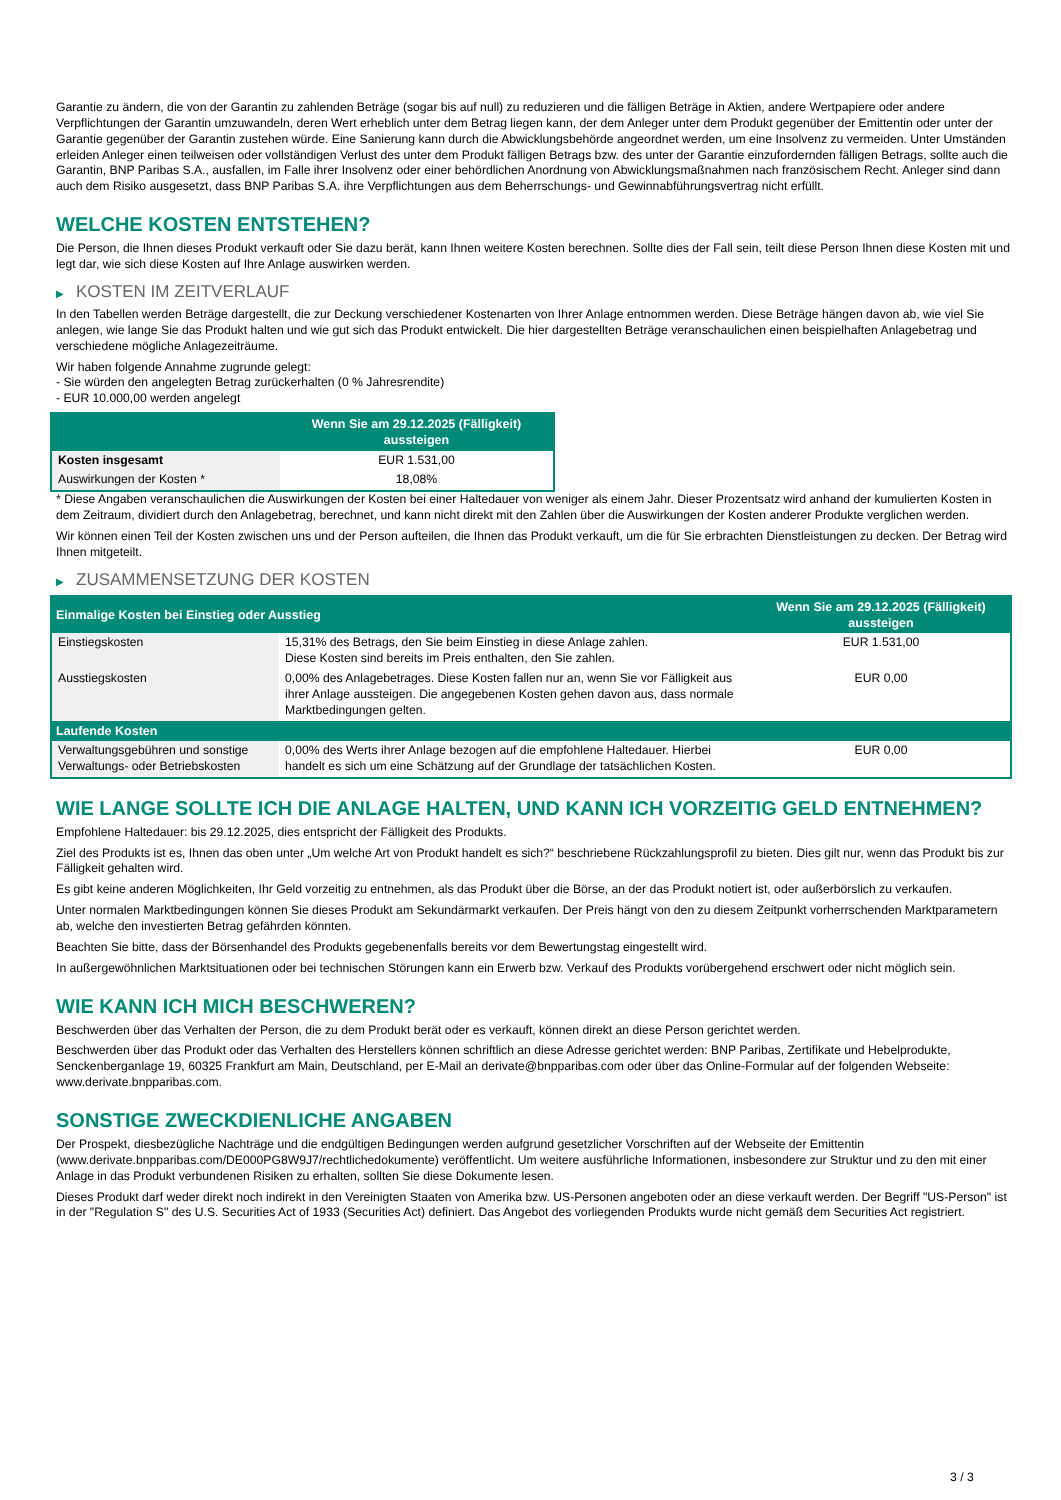Garantie zu ändern, die von der Garantin zu zahlenden Beträge (sogar bis auf null) zu reduzieren und die fälligen Beträge in Aktien, andere Wertpapiere oder andere Verpflichtungen der Garantin umzuwandeln, deren Wert erheblich unter dem Betrag liegen kann, der dem Anleger unter dem Produkt gegenüber der Emittentin oder unter der Garantie gegenüber der Garantin zustehen würde. Eine Sanierung kann durch die Abwicklungsbehörde angeordnet werden, um eine Insolvenz zu vermeiden. Unter Umständen erleiden Anleger einen teilweisen oder vollständigen Verlust des unter dem Produkt fälligen Betrags bzw. des unter der Garantie einzufordernden fälligen Betrags, sollte auch die Garantin, BNP Paribas S.A., ausfallen, im Falle ihrer Insolvenz oder einer behördlichen Anordnung von Abwicklungsmaßnahmen nach französischem Recht. Anleger sind dann auch dem Risiko ausgesetzt, dass BNP Paribas S.A. ihre Verpflichtungen aus dem Beherrschungs- und Gewinnabführungsvertrag nicht erfüllt.
WELCHE KOSTEN ENTSTEHEN?
Die Person, die Ihnen dieses Produkt verkauft oder Sie dazu berät, kann Ihnen weitere Kosten berechnen. Sollte dies der Fall sein, teilt diese Person Ihnen diese Kosten mit und legt dar, wie sich diese Kosten auf Ihre Anlage auswirken werden.
▶ KOSTEN IM ZEITVERLAUF
In den Tabellen werden Beträge dargestellt, die zur Deckung verschiedener Kostenarten von Ihrer Anlage entnommen werden. Diese Beträge hängen davon ab, wie viel Sie anlegen, wie lange Sie das Produkt halten und wie gut sich das Produkt entwickelt. Die hier dargestellten Beträge veranschaulichen einen beispielhaften Anlagebetrag und verschiedene mögliche Anlagezeiträume.
Wir haben folgende Annahme zugrunde gelegt:
- Sie würden den angelegten Betrag zurückerhalten (0 % Jahresrendite)
- EUR 10.000,00 werden angelegt
| | Wenn Sie am 29.12.2025 (Fälligkeit) aussteigen |
| --- | --- |
| Kosten insgesamt | EUR 1.531,00 |
| Auswirkungen der Kosten * | 18,08% |
* Diese Angaben veranschaulichen die Auswirkungen der Kosten bei einer Haltedauer von weniger als einem Jahr. Dieser Prozentsatz wird anhand der kumulierten Kosten in dem Zeitraum, dividiert durch den Anlagebetrag, berechnet, und kann nicht direkt mit den Zahlen über die Auswirkungen der Kosten anderer Produkte verglichen werden.
Wir können einen Teil der Kosten zwischen uns und der Person aufteilen, die Ihnen das Produkt verkauft, um die für Sie erbrachten Dienstleistungen zu decken. Der Betrag wird Ihnen mitgeteilt.
▶ ZUSAMMENSETZUNG DER KOSTEN
| Einmalige Kosten bei Einstieg oder Ausstieg | | Wenn Sie am 29.12.2025 (Fälligkeit) aussteigen |
| --- | --- | --- |
| Einstiegskosten | 15,31% des Betrags, den Sie beim Einstieg in diese Anlage zahlen. Diese Kosten sind bereits im Preis enthalten, den Sie zahlen. | EUR 1.531,00 |
| Ausstiegskosten | 0,00% des Anlagebetrages. Diese Kosten fallen nur an, wenn Sie vor Fälligkeit aus ihrer Anlage aussteigen. Die angegebenen Kosten gehen davon aus, dass normale Marktbedingungen gelten. | EUR 0,00 |
| Laufende Kosten | | |
| Verwaltungsgebühren und sonstige Verwaltungs- oder Betriebskosten | 0,00% des Werts ihrer Anlage bezogen auf die empfohlene Haltedauer. Hierbei handelt es sich um eine Schätzung auf der Grundlage der tatsächlichen Kosten. | EUR 0,00 |
WIE LANGE SOLLTE ICH DIE ANLAGE HALTEN, UND KANN ICH VORZEITIG GELD ENTNEHMEN?
Empfohlene Haltedauer: bis 29.12.2025, dies entspricht der Fälligkeit des Produkts.
Ziel des Produkts ist es, Ihnen das oben unter „Um welche Art von Produkt handelt es sich?“ beschriebene Rückzahlungsprofil zu bieten. Dies gilt nur, wenn das Produkt bis zur Fälligkeit gehalten wird.
Es gibt keine anderen Möglichkeiten, Ihr Geld vorzeitig zu entnehmen, als das Produkt über die Börse, an der das Produkt notiert ist, oder außerbörslich zu verkaufen.
Unter normalen Marktbedingungen können Sie dieses Produkt am Sekundärmarkt verkaufen. Der Preis hängt von den zu diesem Zeitpunkt vorherrschenden Marktparametern ab, welche den investierten Betrag gefährden könnten.
Beachten Sie bitte, dass der Börsenhandel des Produkts gegebenenfalls bereits vor dem Bewertungstag eingestellt wird.
In außergewöhnlichen Marktsituationen oder bei technischen Störungen kann ein Erwerb bzw. Verkauf des Produkts vorübergehend erschwert oder nicht möglich sein.
WIE KANN ICH MICH BESCHWEREN?
Beschwerden über das Verhalten der Person, die zu dem Produkt berät oder es verkauft, können direkt an diese Person gerichtet werden.
Beschwerden über das Produkt oder das Verhalten des Herstellers können schriftlich an diese Adresse gerichtet werden: BNP Paribas, Zertifikate und Hebelprodukte, Senckenberganlage 19, 60325 Frankfurt am Main, Deutschland, per E-Mail an derivate@bnpparibas.com oder über das Online-Formular auf der folgenden Webseite: www.derivate.bnpparibas.com.
SONSTIGE ZWECKDIENLICHE ANGABEN
Der Prospekt, diesbezügliche Nachträge und die endgültigen Bedingungen werden aufgrund gesetzlicher Vorschriften auf der Webseite der Emittentin (www.derivate.bnpparibas.com/DE000PG8W9J7/rechtlichedokumente) veröffentlicht. Um weitere ausführliche Informationen, insbesondere zur Struktur und zu den mit einer Anlage in das Produkt verbundenen Risiken zu erhalten, sollten Sie diese Dokumente lesen.
Dieses Produkt darf weder direkt noch indirekt in den Vereinigten Staaten von Amerika bzw. US-Personen angeboten oder an diese verkauft werden. Der Begriff "US-Person" ist in der "Regulation S" des U.S. Securities Act of 1933 (Securities Act) definiert. Das Angebot des vorliegenden Produkts wurde nicht gemäß dem Securities Act registriert.
3 / 3